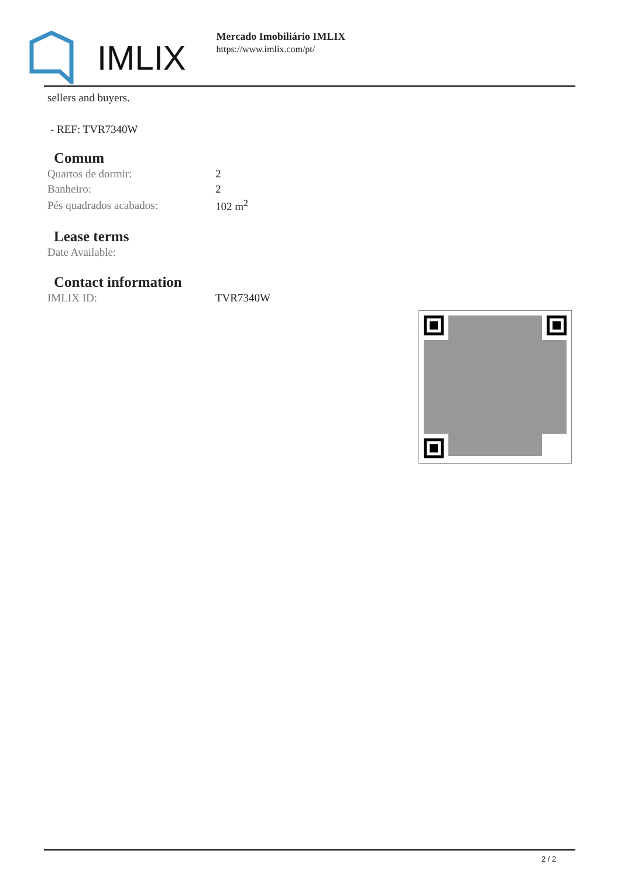IMLIX
Mercado Imobiliário IMLIX
https://www.imlix.com/pt/
sellers and buyers.
- REF: TVR7340W
Comum
| Quartos de dormir: | 2 |
| Banheiro: | 2 |
| Pés quadrados acabados: | 102 m<sup>2</sup> |
Lease terms
| Date Available: | |
Contact information
| IMLIX ID: | TVR7340W |
2 / 2